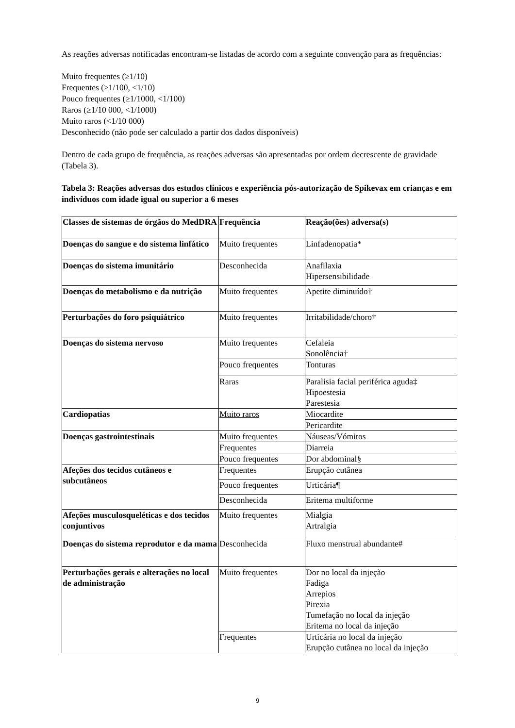As reações adversas notificadas encontram-se listadas de acordo com a seguinte convenção para as frequências:
Muito frequentes (≥1/10)
Frequentes (≥1/100, <1/10)
Pouco frequentes (≥1/1000, <1/100)
Raros (≥1/10 000, <1/1000)
Muito raros (<1/10 000)
Desconhecido (não pode ser calculado a partir dos dados disponíveis)
Dentro de cada grupo de frequência, as reações adversas são apresentadas por ordem decrescente de gravidade (Tabela 3).
Tabela 3: Reações adversas dos estudos clínicos e experiência pós-autorização de Spikevax em crianças e em indivíduos com idade igual ou superior a 6 meses
| Classes de sistemas de órgãos do MedDRA | Frequência | Reação(ões) adversa(s) |
| --- | --- | --- |
| Doenças do sangue e do sistema linfático | Muito frequentes | Linfadenopatia* |
| Doenças do sistema imunitário | Desconhecida | Anafilaxia Hipersensibilidade |
| Doenças do metabolismo e da nutrição | Muito frequentes | Apetite diminuído† |
| Perturbações do foro psiquiátrico | Muito frequentes | Irritabilidade/choro† |
| Doenças do sistema nervoso | Muito frequentes | Cefaleia Sonolência† |
| | Pouco frequentes | Tonturas |
| | Raras | Paralisia facial periférica aguda‡ Hipoestesia Parestesia |
| Cardiopatias | Muito raros | Miocardite |
| | | Pericardite |
| Doenças gastrointestinais | Muito frequentes | Náuseas/Vómitos |
| | Frequentes | Diarreia |
| | Pouco frequentes | Dor abdominal§ |
| Afeções dos tecidos cutâneos e subcutâneos | Frequentes | Erupção cutânea |
| | Pouco frequentes | Urticária¶ |
| | Desconhecida | Eritema multiforme |
| Afeções musculosqueléticas e dos tecidos conjuntivos | Muito frequentes | Mialgia Artralgia |
| Doenças do sistema reprodutor e da mama | Desconhecida | Fluxo menstrual abundante# |
| Perturbações gerais e alterações no local de administração | Muito frequentes | Dor no local da injeção Fadiga Arrepios Pirexia Tumefação no local da injeção Eritema no local da injeção |
| | Frequentes | Urticária no local da injeção Erupção cutânea no local da injeção |
9